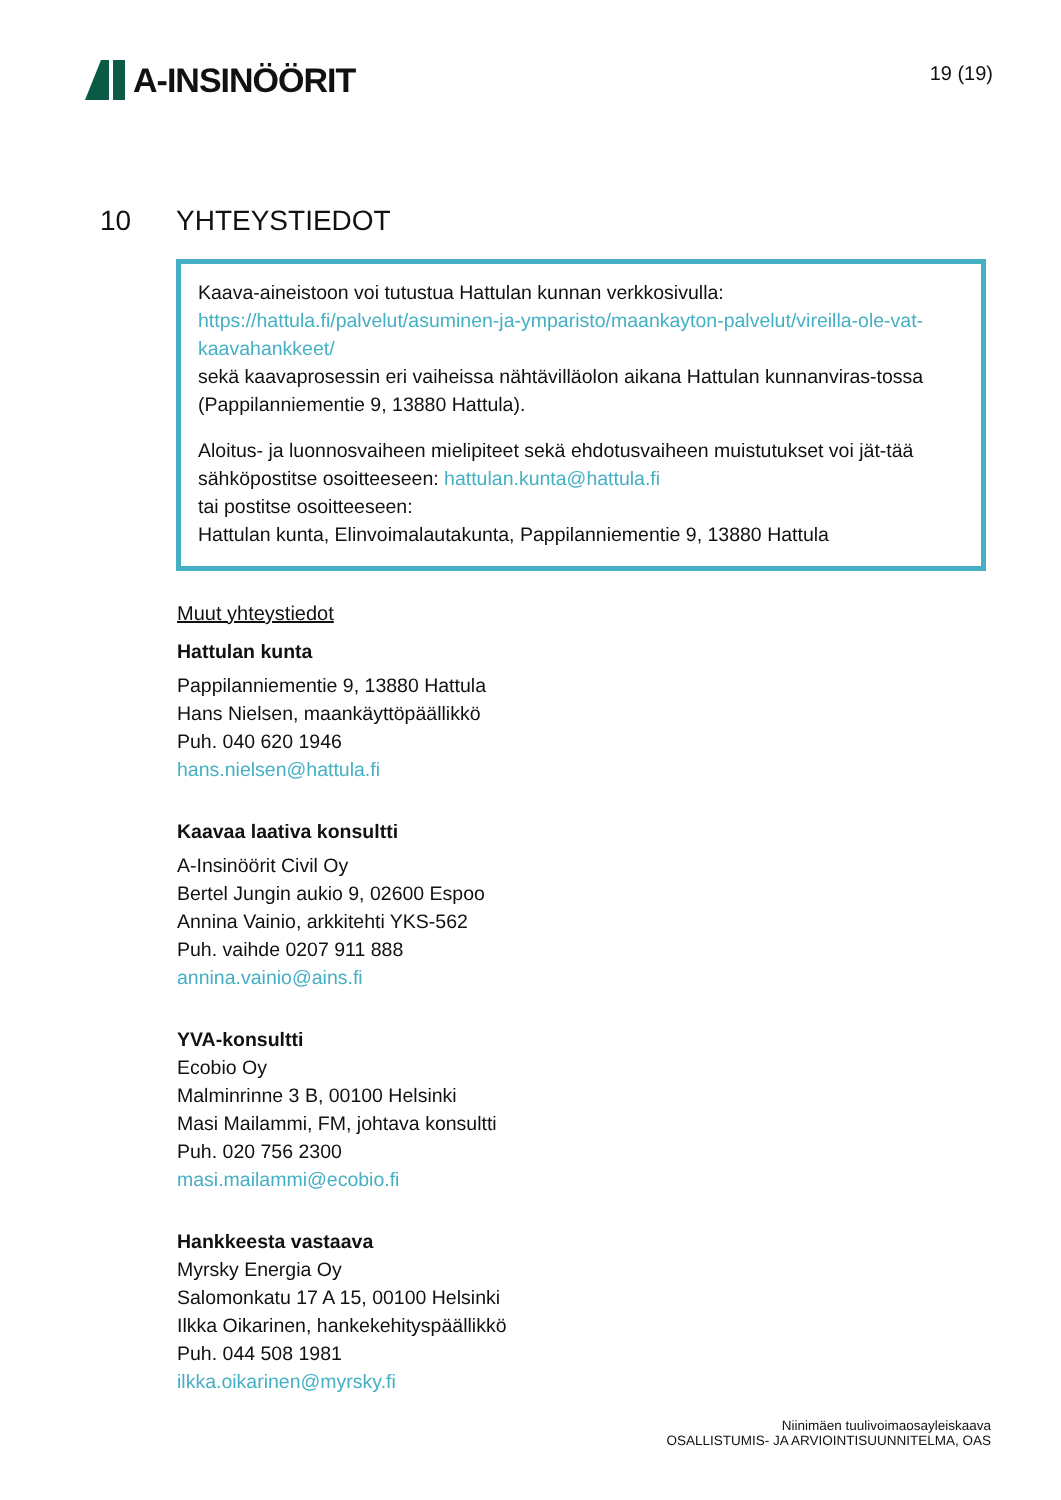A-INSINÖÖRIT
19 (19)
10 YHTEYSTIEDOT
Kaava-aineistoon voi tutustua Hattulan kunnan verkkosivulla:
https://hattula.fi/palvelut/asuminen-ja-ymparisto/maankayton-palvelut/vireilla-ole-vat-kaavahankkeet/
sekä kaavaprosessin eri vaiheissa nähtävilläolon aikana Hattulan kunnanviras-tossa (Pappilanniementie 9, 13880 Hattula).
Aloitus- ja luonnosvaiheen mielipiteet sekä ehdotusvaiheen muistutukset voi jät-tää sähköpostitse osoitteeseen: hattulan.kunta@hattula.fi
tai postitse osoitteeseen:
Hattulan kunta, Elinvoimalautakunta, Pappilanniementie 9, 13880 Hattula
Muut yhteystiedot
Hattulan kunta
Pappilanniementie 9, 13880 Hattula
Hans Nielsen, maankäyttöpäällikkö
Puh. 040 620 1946
hans.nielsen@hattula.fi
Kaavaa laativa konsultti
A-Insinöörit Civil Oy
Bertel Jungin aukio 9, 02600 Espoo
Annina Vainio, arkkitehti YKS-562
Puh. vaihde 0207 911 888
annina.vainio@ains.fi
YVA-konsultti
Ecobio Oy
Malminrinne 3 B, 00100 Helsinki
Masi Mailammi, FM, johtava konsultti
Puh. 020 756 2300
masi.mailammi@ecobio.fi
Hankkeesta vastaava
Myrsky Energia Oy
Salomonkatu 17 A 15, 00100 Helsinki
Ilkka Oikarinen, hankekehityspäällikkö
Puh. 044 508 1981
ilkka.oikarinen@myrsky.fi
Niinimäen tuulivoimaosayleiskaava
OSALLISTUMIS- JA ARVIOINTISUUNNITELMA, OAS